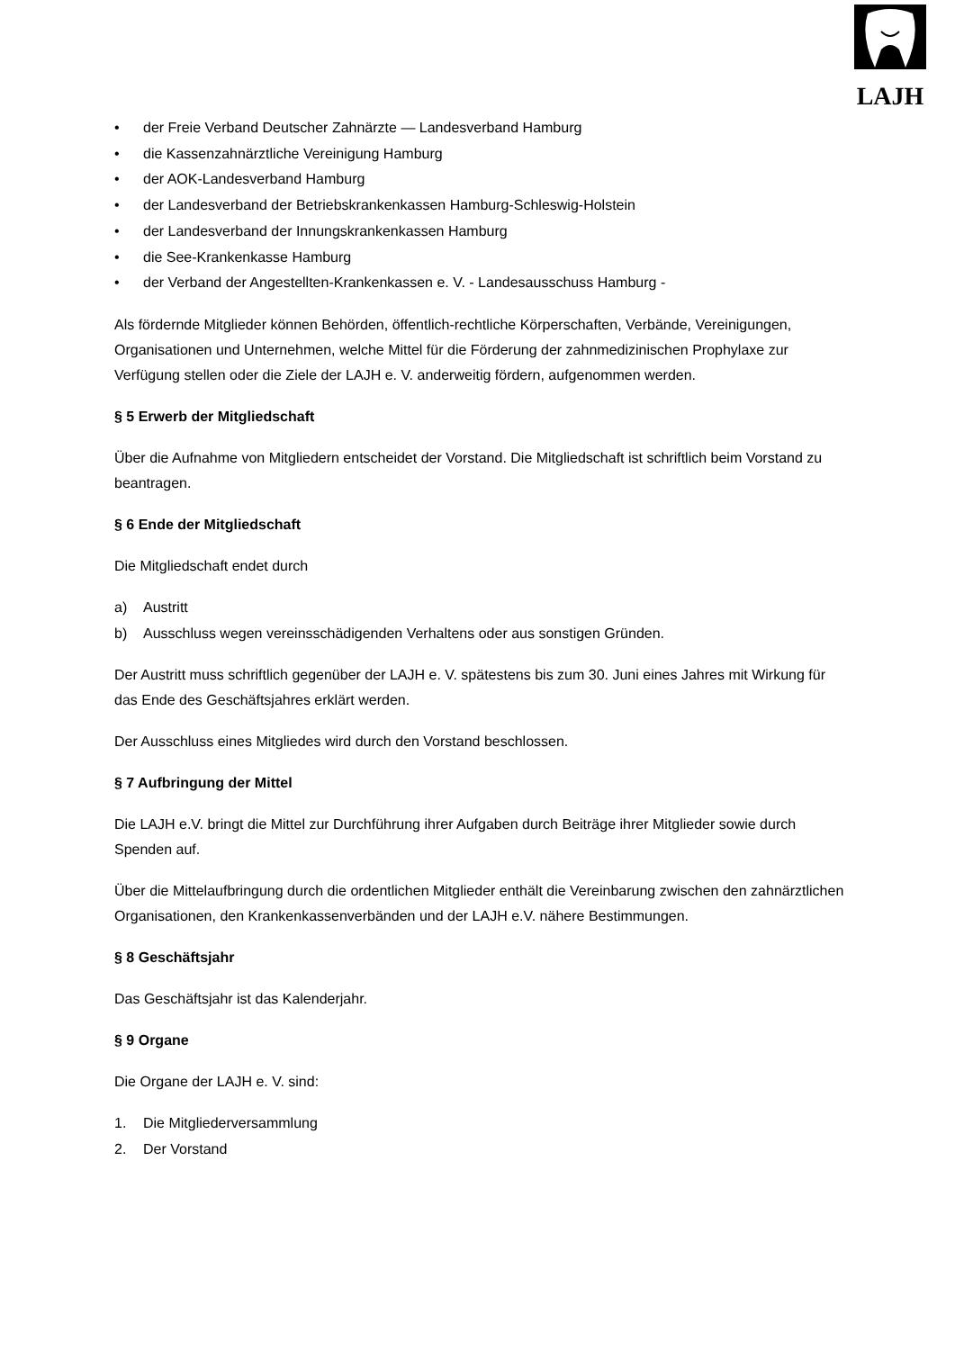LAJH
• der Freie Verband Deutscher Zahnärzte — Landesverband Hamburg
• die Kassenzahnärztliche Vereinigung Hamburg
• der AOK-Landesverband Hamburg
• der Landesverband der Betriebskrankenkassen Hamburg-Schleswig-Holstein
• der Landesverband der Innungskrankenkassen Hamburg
• die See-Krankenkasse Hamburg
• der Verband der Angestellten-Krankenkassen e. V. - Landesausschuss Hamburg -
Als fördernde Mitglieder können Behörden, öffentlich-rechtliche Körperschaften, Verbände, Vereinigungen, Organisationen und Unternehmen, welche Mittel für die Förderung der zahnmedizinischen Prophylaxe zur Verfügung stellen oder die Ziele der LAJH e. V. anderweitig fördern, aufgenommen werden.
§ 5 Erwerb der Mitgliedschaft
Über die Aufnahme von Mitgliedern entscheidet der Vorstand. Die Mitgliedschaft ist schriftlich beim Vorstand zu beantragen.
§ 6 Ende der Mitgliedschaft
Die Mitgliedschaft endet durch
a) Austritt
b) Ausschluss wegen vereinsschädigenden Verhaltens oder aus sonstigen Gründen.
Der Austritt muss schriftlich gegenüber der LAJH e. V. spätestens bis zum 30. Juni eines Jahres mit Wirkung für das Ende des Geschäftsjahres erklärt werden.
Der Ausschluss eines Mitgliedes wird durch den Vorstand beschlossen.
§ 7 Aufbringung der Mittel
Die LAJH e.V. bringt die Mittel zur Durchführung ihrer Aufgaben durch Beiträge ihrer Mitglieder sowie durch Spenden auf.
Über die Mittelaufbringung durch die ordentlichen Mitglieder enthält die Vereinbarung zwischen den zahnärztlichen Organisationen, den Krankenkassenverbänden und der LAJH e.V. nähere Bestimmungen.
§ 8 Geschäftsjahr
Das Geschäftsjahr ist das Kalenderjahr.
§ 9 Organe
Die Organe der LAJH e. V. sind:
1. Die Mitgliederversammlung
2. Der Vorstand